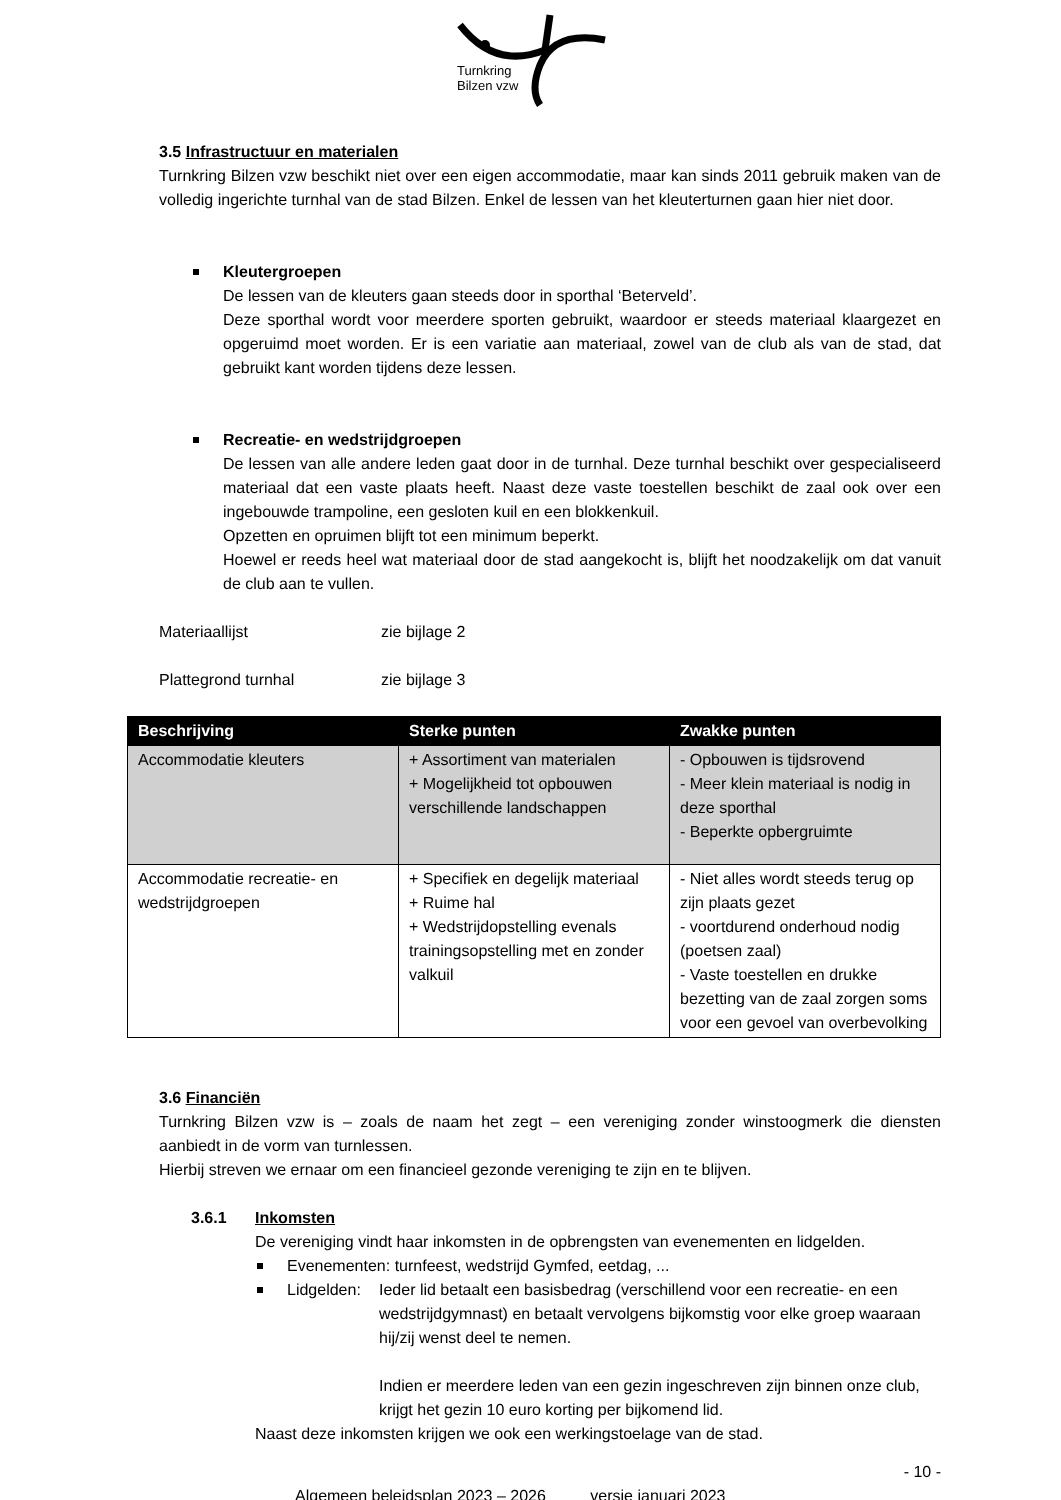Turnkring
Bilzen vzw
3.5 Infrastructuur en materialen
Turnkring Bilzen vzw beschikt niet over een eigen accommodatie, maar kan sinds 2011 gebruik maken van de volledig ingerichte turnhal van de stad Bilzen. Enkel de lessen van het kleuterturnen gaan hier niet door.
Kleutergroepen
De lessen van de kleuters gaan steeds door in sporthal ‘Beterveld’.
Deze sporthal wordt voor meerdere sporten gebruikt, waardoor er steeds materiaal klaargezet en opgeruimd moet worden. Er is een variatie aan materiaal, zowel van de club als van de stad, dat gebruikt kant worden tijdens deze lessen.
Recreatie- en wedstrijdgroepen
De lessen van alle andere leden gaat door in de turnhal. Deze turnhal beschikt over gespecialiseerd materiaal dat een vaste plaats heeft. Naast deze vaste toestellen beschikt de zaal ook over een ingebouwde trampoline, een gesloten kuil en een blokkenkuil.
Opzetten en opruimen blijft tot een minimum beperkt.
Hoewel er reeds heel wat materiaal door de stad aangekocht is, blijft het noodzakelijk om dat vanuit de club aan te vullen.
Materiaallijst zie bijlage 2
Plattegrond turnhal zie bijlage 3
| Beschrijving | Sterke punten | Zwakke punten |
| --- | --- | --- |
| Accommodatie kleuters | + Assortiment van materialen + Mogelijkheid tot opbouwen verschillende landschappen | - Opbouwen is tijdsrovend - Meer klein materiaal is nodig in deze sporthal - Beperkte opbergruimte |
| Accommodatie recreatie- en wedstrijdgroepen | + Specifiek en degelijk materiaal + Ruime hal + Wedstrijdopstelling evenals trainingsopstelling met en zonder valkuil | - Niet alles wordt steeds terug op zijn plaats gezet - voortdurend onderhoud nodig (poetsen zaal) - Vaste toestellen en drukke bezetting van de zaal zorgen soms voor een gevoel van overbevolking |
3.6 Financiën
Turnkring Bilzen vzw is – zoals de naam het zegt – een vereniging zonder winstoogmerk die diensten aanbiedt in de vorm van turnlessen.
Hierbij streven we ernaar om een financieel gezonde vereniging te zijn en te blijven.
3.6.1 Inkomsten
De vereniging vindt haar inkomsten in de opbrengsten van evenementen en lidgelden.
Evenementen: turnfeest, wedstrijd Gymfed, eetdag, ...
Lidgelden:
Ieder lid betaalt een basisbedrag (verschillend voor een recreatie- en een wedstrijdgymnast) en betaalt vervolgens bijkomstig voor elke groep waaraan hij/zij wenst deel te nemen.
Indien er meerdere leden van een gezin ingeschreven zijn binnen onze club, krijgt het gezin 10 euro korting per bijkomend lid.
Naast deze inkomsten krijgen we ook een werkingstoelage van de stad.
- 10 -
Algemeen beleidsplan 2023 – 2026 versie januari 2023